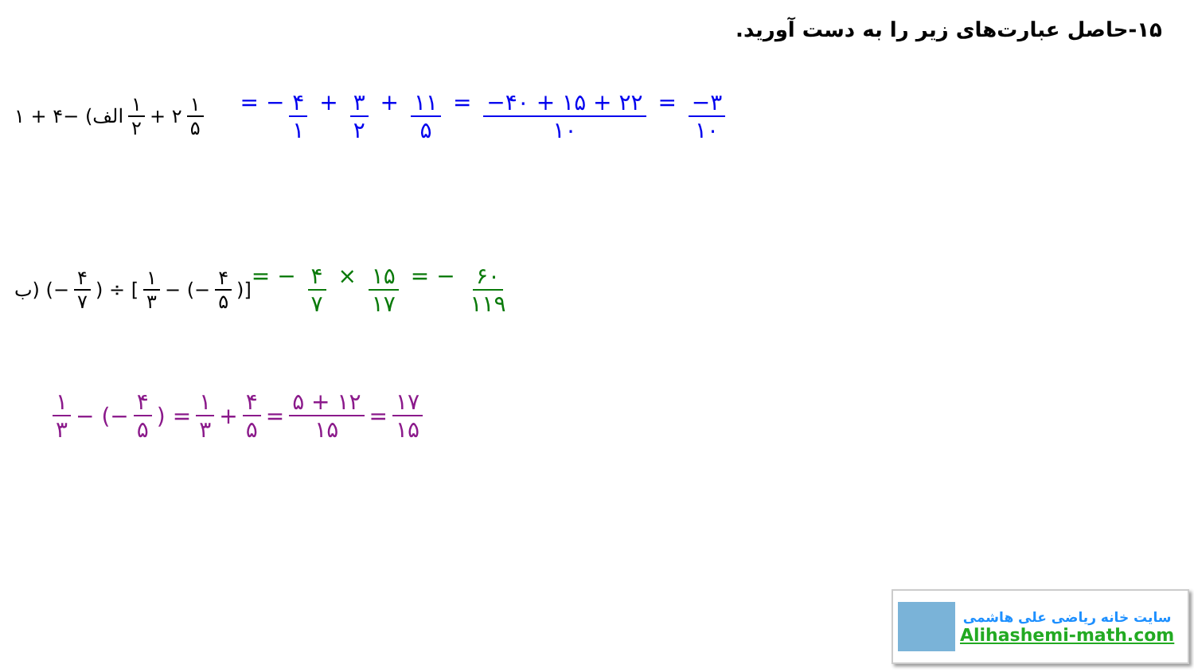۱۵-حاصل عبارت‌های زیر را به دست آورید.
الف) −۴ + ۱ ۱ ۲ + ۲ ۱ ۵ = − ۴ ۱ + ۳ ۲ + ۱۱ ۵ = −۴۰ + ۱۵ + ۲۲ ۱۰ = −۳ ۱۰
ب) (− ۴ ۷) ÷ [۱ ۳ − (− ۴ ۵)] = − ۴ ۷ × ۱۵ ۱۷ = − ۶۰ ۱۱۹
۱ ۳ − (− ۴ ۵) = ۱ ۳ + ۴ ۵ = ۵ + ۱۲ ۱۵ = ۱۷ ۱۵
سایت خانه ریاضی علی هاشمی
Alihashemi-math.com